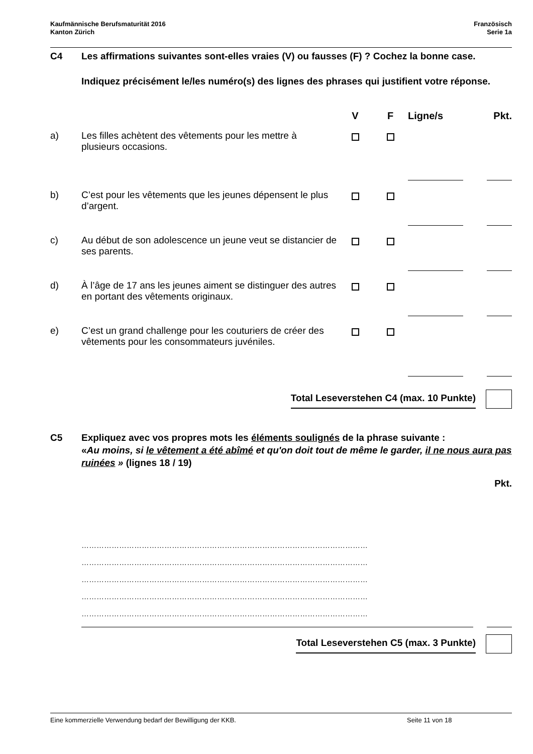Kaufmännische Berufsmaturität 2016
Kanton Zürich
Französisch
Serie 1a
C4 Les affirmations suivantes sont-elles vraies (V) ou fausses (F) ? Cochez la bonne case.
Indiquez précisément le/les numéro(s) des lignes des phrases qui justifient votre réponse.
| | | V | F | Ligne/s | Pkt. |
| --- | --- | --- | --- | --- | --- |
| a) | Les filles achètent des vêtements pour les mettre à plusieurs occasions. | | | | |
| b) | C’est pour les vêtements que les jeunes dépensent le plus d’argent. | | | | |
| c) | Au début de son adolescence un jeune veut se distancier de ses parents. | | | | |
| d) | À l’âge de 17 ans les jeunes aiment se distinguer des autres en portant des vêtements originaux. | | | | |
| e) | C’est un grand challenge pour les couturiers de créer des vêtements pour les consommateurs juvéniles. | | | | |
Total Leseverstehen C4 (max. 10 Punkte)
C5 Expliquez avec vos propres mots les éléments soulignés de la phrase suivante :
«Au moins, si le vêtement a été abîmé et qu'on doit tout de même le garder, il ne nous aura pas ruinées » (lignes 18 / 19)
Pkt.
……………………………………………………………………………………………………
……………………………………………………………………………………………………
……………………………………………………………………………………………………
……………………………………………………………………………………………………
……………………………………………………………………………………………………
Total Leseverstehen C5 (max. 3 Punkte)
Eine kommerzielle Verwendung bedarf der Bewilligung der KKB. Seite 11 von 18